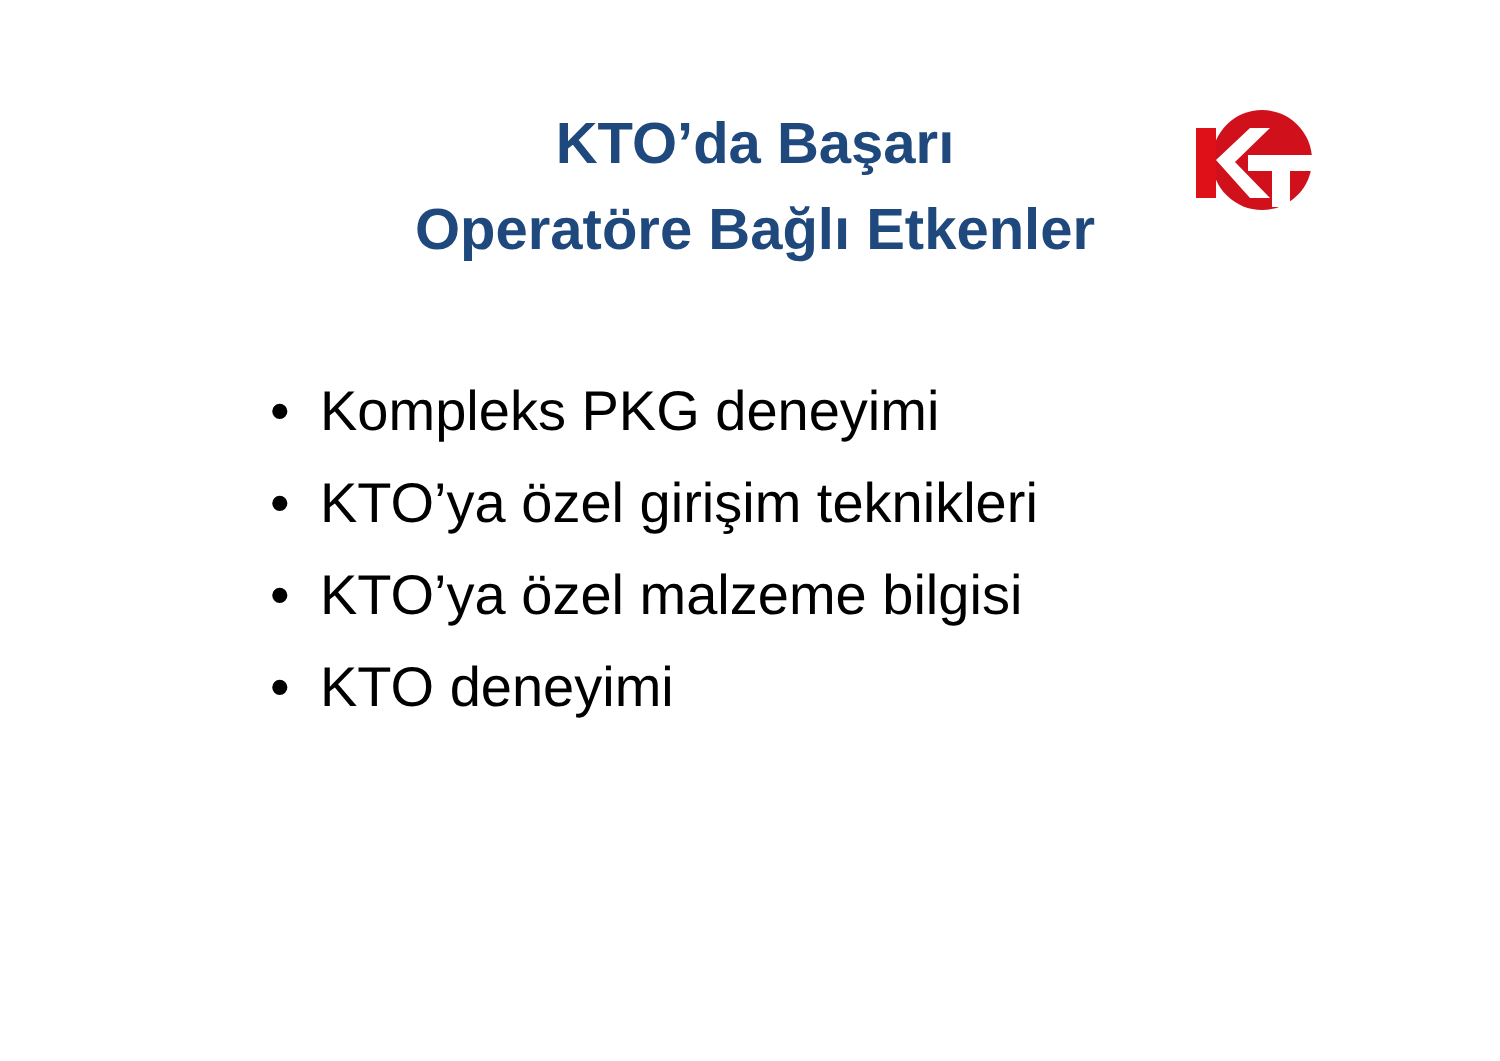KTO’da Başarı
Operatöre Bağlı Etkenler
• Kompleks PKG deneyimi
• KTO’ya özel girişim teknikleri
• KTO’ya özel malzeme bilgisi
• KTO deneyimi